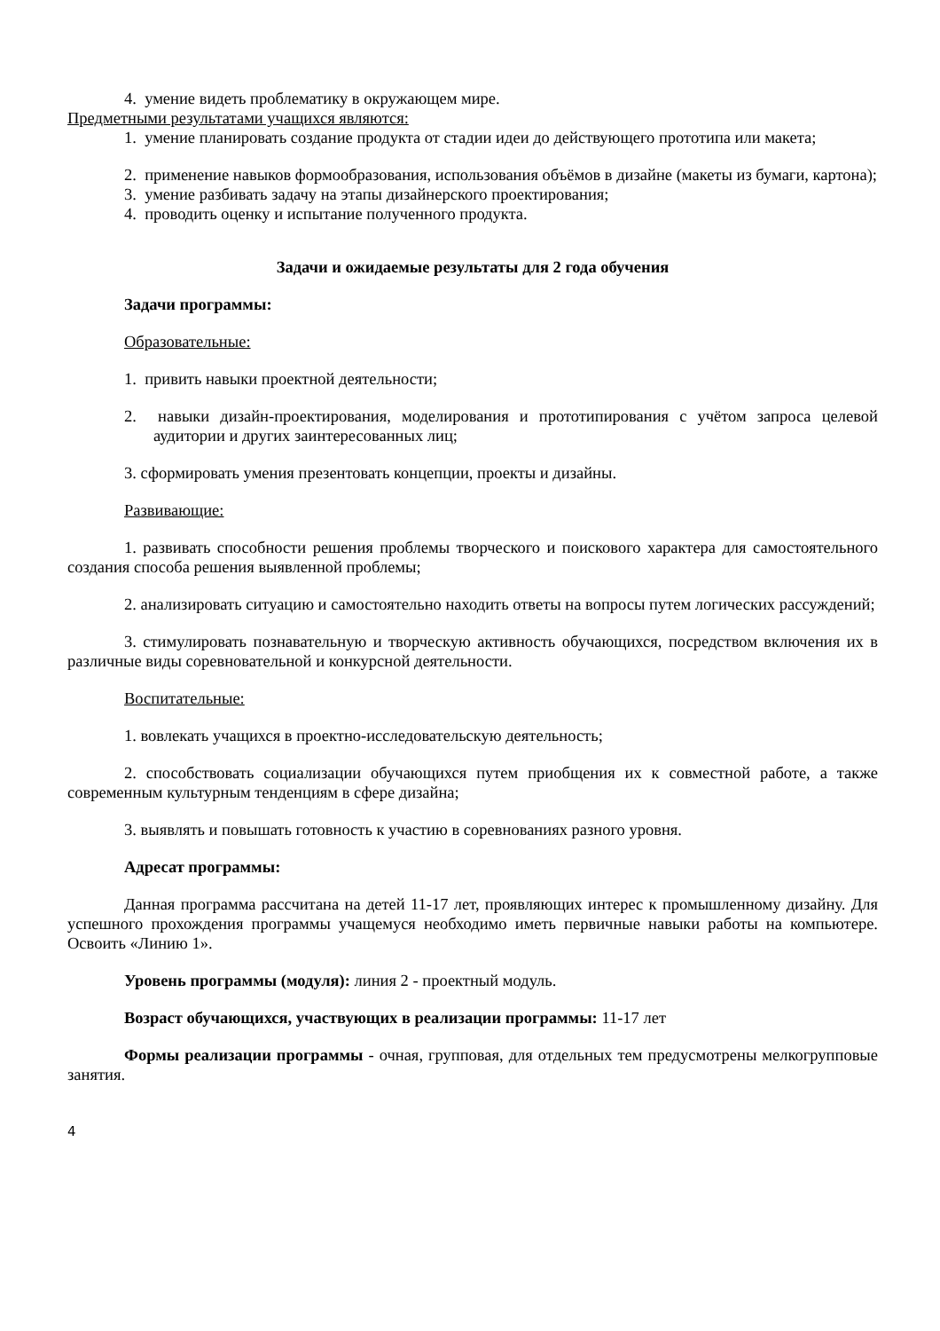4. умение видеть проблематику в окружающем мире.
Предметными результатами учащихся являются:
1. умение планировать создание продукта от стадии идеи до действующего прототипа или макета;
2. применение навыков формообразования, использования объёмов в дизайне (макеты из бумаги, картона);
3. умение разбивать задачу на этапы дизайнерского проектирования;
4. проводить оценку и испытание полученного продукта.
Задачи и ожидаемые результаты для 2 года обучения
Задачи программы:
Образовательные:
1. привить навыки проектной деятельности;
2. навыки дизайн-проектирования, моделирования и прототипирования с учётом запроса целевой аудитории и других заинтересованных лиц;
3. сформировать умения презентовать концепции, проекты и дизайны.
Развивающие:
1. развивать способности решения проблемы творческого и поискового характера для самостоятельного создания способа решения выявленной проблемы;
2. анализировать ситуацию и самостоятельно находить ответы на вопросы путем логических рассуждений;
3. стимулировать познавательную и творческую активность обучающихся, посредством включения их в различные виды соревновательной и конкурсной деятельности.
Воспитательные:
1. вовлекать учащихся в проектно-исследовательскую деятельность;
2. способствовать социализации обучающихся путем приобщения их к совместной работе, а также современным культурным тенденциям в сфере дизайна;
3. выявлять и повышать готовность к участию в соревнованиях разного уровня.
Адресат программы:
Данная программа рассчитана на детей 11-17 лет, проявляющих интерес к промышленному дизайну. Для успешного прохождения программы учащемуся необходимо иметь первичные навыки работы на компьютере. Освоить «Линию 1».
Уровень программы (модуля): линия 2 - проектный модуль.
Возраст обучающихся, участвующих в реализации программы: 11-17 лет
Формы реализации программы - очная, групповая, для отдельных тем предусмотрены мелкогрупповые занятия.
4